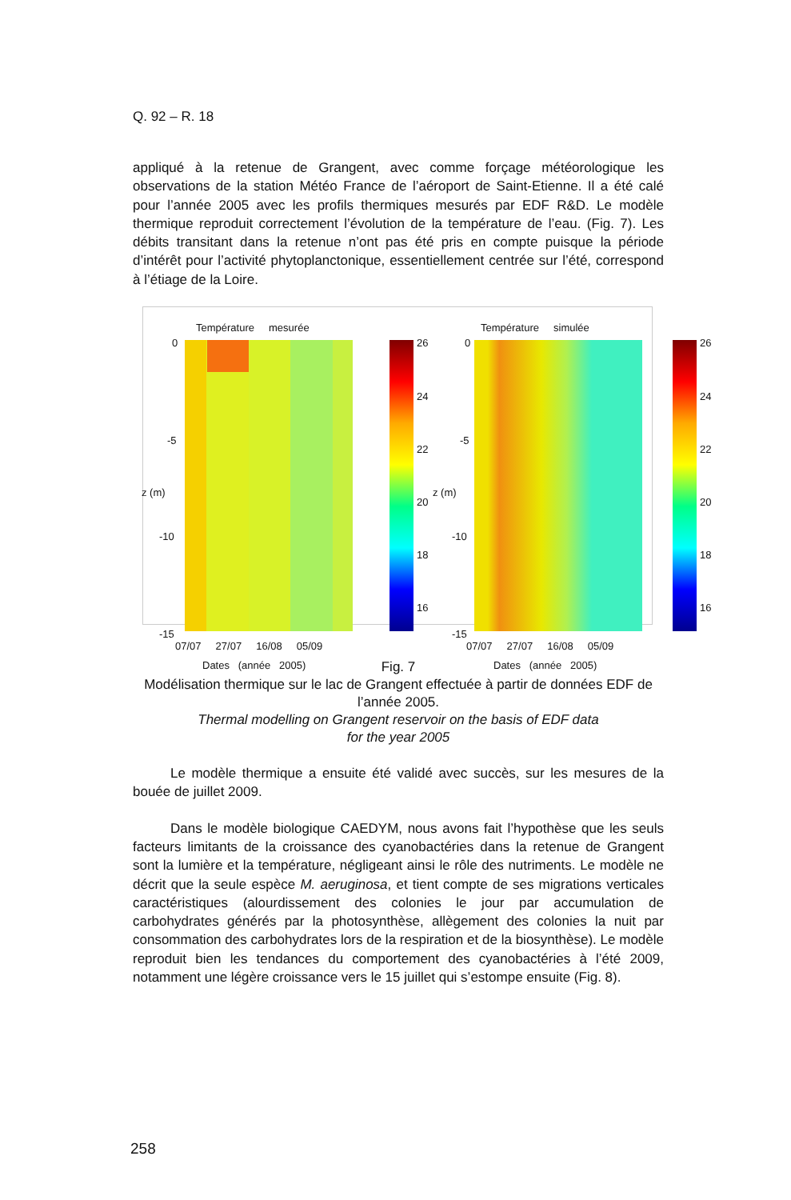Q. 92 – R. 18
appliqué à la retenue de Grangent, avec comme forçage météorologique les observations de la station Météo France de l’aéroport de Saint-Etienne. Il a été calé pour l’année 2005 avec les profils thermiques mesurés par EDF R&D. Le modèle thermique reproduit correctement l’évolution de la température de l’eau. (Fig. 7). Les débits transitant dans la retenue n’ont pas été pris en compte puisque la période d’intérêt pour l’activité phytoplanctonique, essentiellement centrée sur l’été, correspond à l’étiage de la Loire.
Température mesurée
0
-5
-10
-15
z (m)
26
24
22
20
18
16
07/07 27/07 16/08 05/09
Dates (année 2005)
Température simulée
0
-5
-10
-15
z (m)
26
24
22
20
18
16
07/07 27/07 16/08 05/09
Dates (année 2005)
Fig. 7
Modélisation thermique sur le lac de Grangent effectuée à partir de données EDF de l’année 2005.
Thermal modelling on Grangent reservoir on the basis of EDF data
for the year 2005
Le modèle thermique a ensuite été validé avec succès, sur les mesures de la bouée de juillet 2009.
Dans le modèle biologique CAEDYM, nous avons fait l’hypothèse que les seuls facteurs limitants de la croissance des cyanobactéries dans la retenue de Grangent sont la lumière et la température, négligeant ainsi le rôle des nutriments. Le modèle ne décrit que la seule espèce M. aeruginosa, et tient compte de ses migrations verticales caractéristiques (alourdissement des colonies le jour par accumulation de carbohydrates générés par la photosynthèse, allègement des colonies la nuit par consommation des carbohydrates lors de la respiration et de la biosynthèse). Le modèle reproduit bien les tendances du comportement des cyanobactéries à l’été 2009, notamment une légère croissance vers le 15 juillet qui s’estompe ensuite (Fig. 8).
258